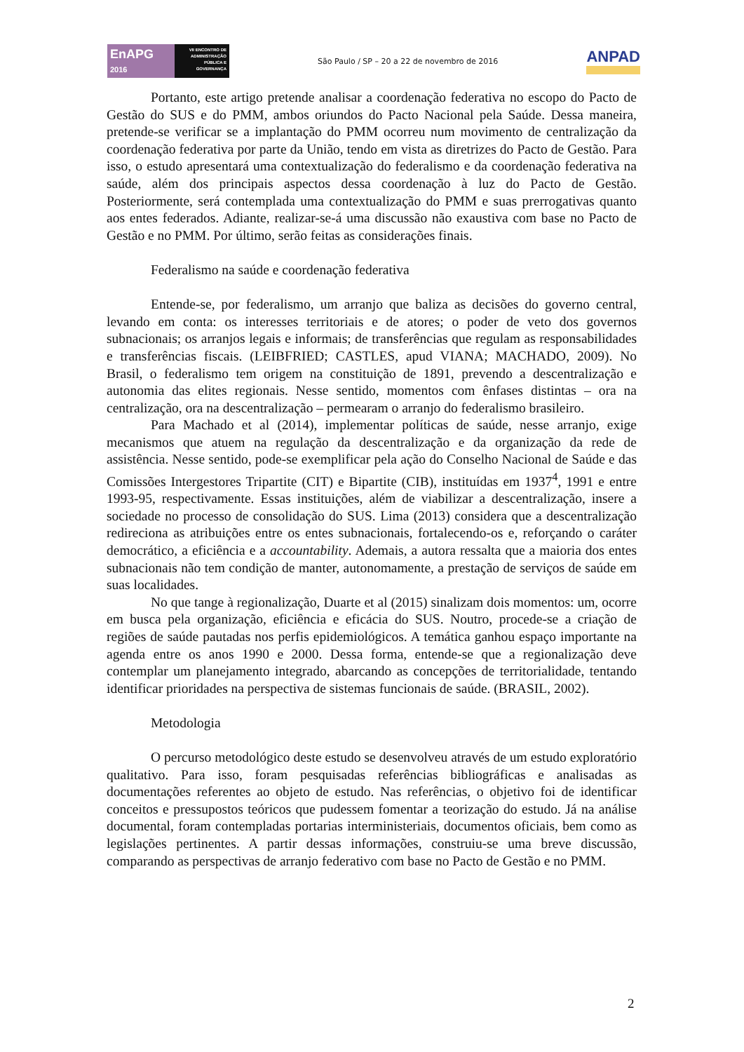EnAPG
2016
VII ENCONTRO DE ADMINISTRAÇÃO PÚBLICA E GOVERNANÇA
São Paulo / SP – 20 a 22 de novembro de 2016
ANPAD
Portanto, este artigo pretende analisar a coordenação federativa no escopo do Pacto de Gestão do SUS e do PMM, ambos oriundos do Pacto Nacional pela Saúde. Dessa maneira, pretende-se verificar se a implantação do PMM ocorreu num movimento de centralização da coordenação federativa por parte da União, tendo em vista as diretrizes do Pacto de Gestão. Para isso, o estudo apresentará uma contextualização do federalismo e da coordenação federativa na saúde, além dos principais aspectos dessa coordenação à luz do Pacto de Gestão. Posteriormente, será contemplada uma contextualização do PMM e suas prerrogativas quanto aos entes federados. Adiante, realizar-se-á uma discussão não exaustiva com base no Pacto de Gestão e no PMM. Por último, serão feitas as considerações finais.
Federalismo na saúde e coordenação federativa
Entende-se, por federalismo, um arranjo que baliza as decisões do governo central, levando em conta: os interesses territoriais e de atores; o poder de veto dos governos subnacionais; os arranjos legais e informais; de transferências que regulam as responsabilidades e transferências fiscais. (LEIBFRIED; CASTLES, apud VIANA; MACHADO, 2009). No Brasil, o federalismo tem origem na constituição de 1891, prevendo a descentralização e autonomia das elites regionais. Nesse sentido, momentos com ênfases distintas – ora na centralização, ora na descentralização – permearam o arranjo do federalismo brasileiro.
Para Machado et al (2014), implementar políticas de saúde, nesse arranjo, exige mecanismos que atuem na regulação da descentralização e da organização da rede de assistência. Nesse sentido, pode-se exemplificar pela ação do Conselho Nacional de Saúde e das Comissões Intergestores Tripartite (CIT) e Bipartite (CIB), instituídas em 1937<sup>4</sup>, 1991 e entre 1993-95, respectivamente. Essas instituições, além de viabilizar a descentralização, insere a sociedade no processo de consolidação do SUS. Lima (2013) considera que a descentralização redireciona as atribuições entre os entes subnacionais, fortalecendo-os e, reforçando o caráter democrático, a eficiência e a accountability. Ademais, a autora ressalta que a maioria dos entes subnacionais não tem condição de manter, autonomamente, a prestação de serviços de saúde em suas localidades.
No que tange à regionalização, Duarte et al (2015) sinalizam dois momentos: um, ocorre em busca pela organização, eficiência e eficácia do SUS. Noutro, procede-se a criação de regiões de saúde pautadas nos perfis epidemiológicos. A temática ganhou espaço importante na agenda entre os anos 1990 e 2000. Dessa forma, entende-se que a regionalização deve contemplar um planejamento integrado, abarcando as concepções de territorialidade, tentando identificar prioridades na perspectiva de sistemas funcionais de saúde. (BRASIL, 2002).
Metodologia
O percurso metodológico deste estudo se desenvolveu através de um estudo exploratório qualitativo. Para isso, foram pesquisadas referências bibliográficas e analisadas as documentações referentes ao objeto de estudo. Nas referências, o objetivo foi de identificar conceitos e pressupostos teóricos que pudessem fomentar a teorização do estudo. Já na análise documental, foram contempladas portarias interministeriais, documentos oficiais, bem como as legislações pertinentes. A partir dessas informações, construiu-se uma breve discussão, comparando as perspectivas de arranjo federativo com base no Pacto de Gestão e no PMM.
2